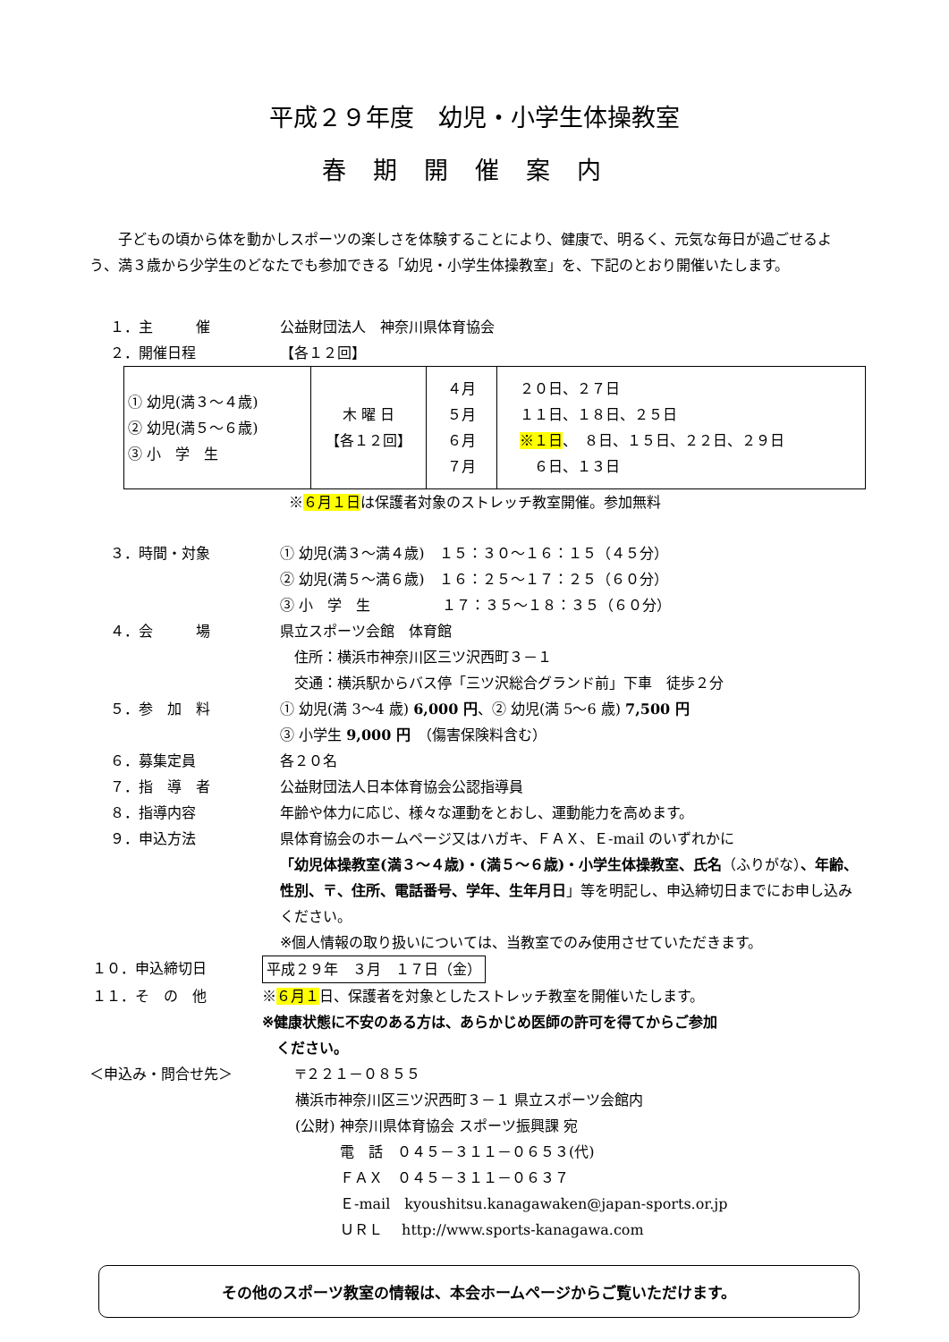平成２９年度　幼児・小学生体操教室
春期開催案内
子どもの頃から体を動かしスポーツの楽しさを体験することにより、健康で、明るく、元気な毎日が過ごせるよう、満３歳から少学生のどなたでも参加できる「幼児・小学生体操教室」を、下記のとおり開催いたします。
１．主　　　催 公益財団法人　神奈川県体育協会
２．開催日程 【各１２回】
| ① 幼児(満３～４歳) ② 幼児(満５～６歳) ③ 小 学 生 | 木 曜 日 【各１２回】 | ４月 ５月 ６月 ７月 | ２０日、２７日 １１日、１８日、２５日 ※１日 、 ８日、１５日、２２日、２９日 ６日、１３日 |
※６月１日は保護者対象のストレッチ教室開催。参加無料
３．時間・対象 ① 幼児(満３～満４歳)　１５：３０～１６：１５（４５分）
② 幼児(満５～満６歳)　１６：２５～１７：２５（６０分）
③ 小　学　生　　　　　１７：３５～１８：３５（６０分）
４．会　　　場 県立スポーツ会館　体育館
　住所：横浜市神奈川区三ツ沢西町３－１
　交通：横浜駅からバス停「三ツ沢総合グランド前」下車　徒歩２分
５．参　加　料 ① 幼児(満 3～4 歳) 6,000 円、② 幼児(満 5～6 歳) 7,500 円
③ 小学生 9,000 円　（傷害保険料含む）
６．募集定員 各２０名
７．指　導　者 公益財団法人日本体育協会公認指導員
８．指導内容 年齢や体力に応じ、様々な運動をとおし、運動能力を高めます。
９．申込方法 県体育協会のホームページ又はハガキ、ＦＡＸ、Ｅ-mail のいずれかに
「幼児体操教室(満３～４歳)・(満５～６歳)・小学生体操教室、氏名（ふりがな）、年齢、性別、〒、住所、電話番号、学年、生年月日」等を明記し、申込締切日までにお申し込みください。
※個人情報の取り扱いについては、当教室でのみ使用させていただきます。
１０．申込締切日 平成２９年　３月　１７日（金）
１１．そ　の　他 ※６月１日、保護者を対象としたストレッチ教室を開催いたします。
※健康状態に不安のある方は、あらかじめ医師の許可を得てからご参加
　ください。
＜申込み・問合せ先＞
〒２２１－０８５５
横浜市神奈川区三ツ沢西町３－１ 県立スポーツ会館内
(公財) 神奈川県体育協会 スポーツ振興課 宛
電　話　０４５－３１１－０６５３(代)
ＦＡＸ　０４５－３１１－０６３７
Ｅ-mail　kyoushitsu.kanagawaken@japan-sports.or.jp
ＵＲＬ　 http://www.sports-kanagawa.com
その他のスポーツ教室の情報は、本会ホームページからご覧いただけます。